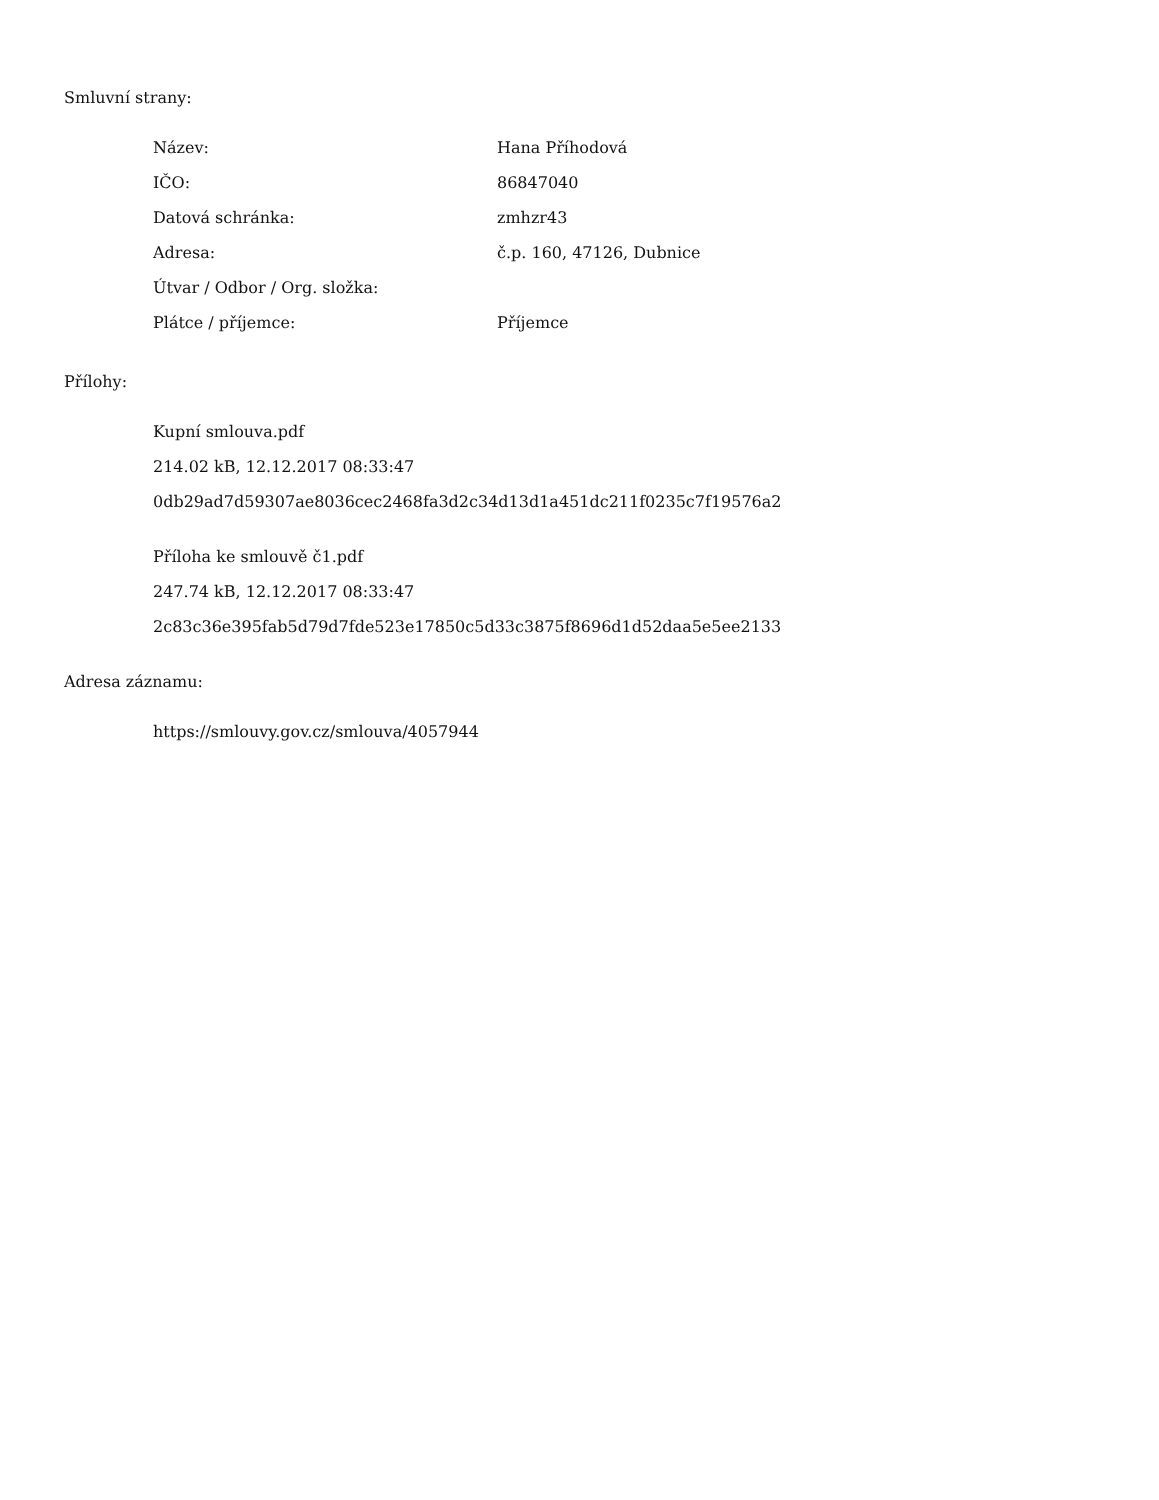Smluvní strany:
| Název: | Hana Příhodová |
| IČO: | 86847040 |
| Datová schránka: | zmhzr43 |
| Adresa: | č.p. 160, 47126, Dubnice |
| Útvar / Odbor / Org. složka: | |
| Plátce / příjemce: | Příjemce |
Přílohy:
Kupní smlouva.pdf
214.02 kB, 12.12.2017 08:33:47
0db29ad7d59307ae8036cec2468fa3d2c34d13d1a451dc211f0235c7f19576a2
Příloha ke smlouvě č1.pdf
247.74 kB, 12.12.2017 08:33:47
2c83c36e395fab5d79d7fde523e17850c5d33c3875f8696d1d52daa5e5ee2133
Adresa záznamu:
https://smlouvy.gov.cz/smlouva/4057944